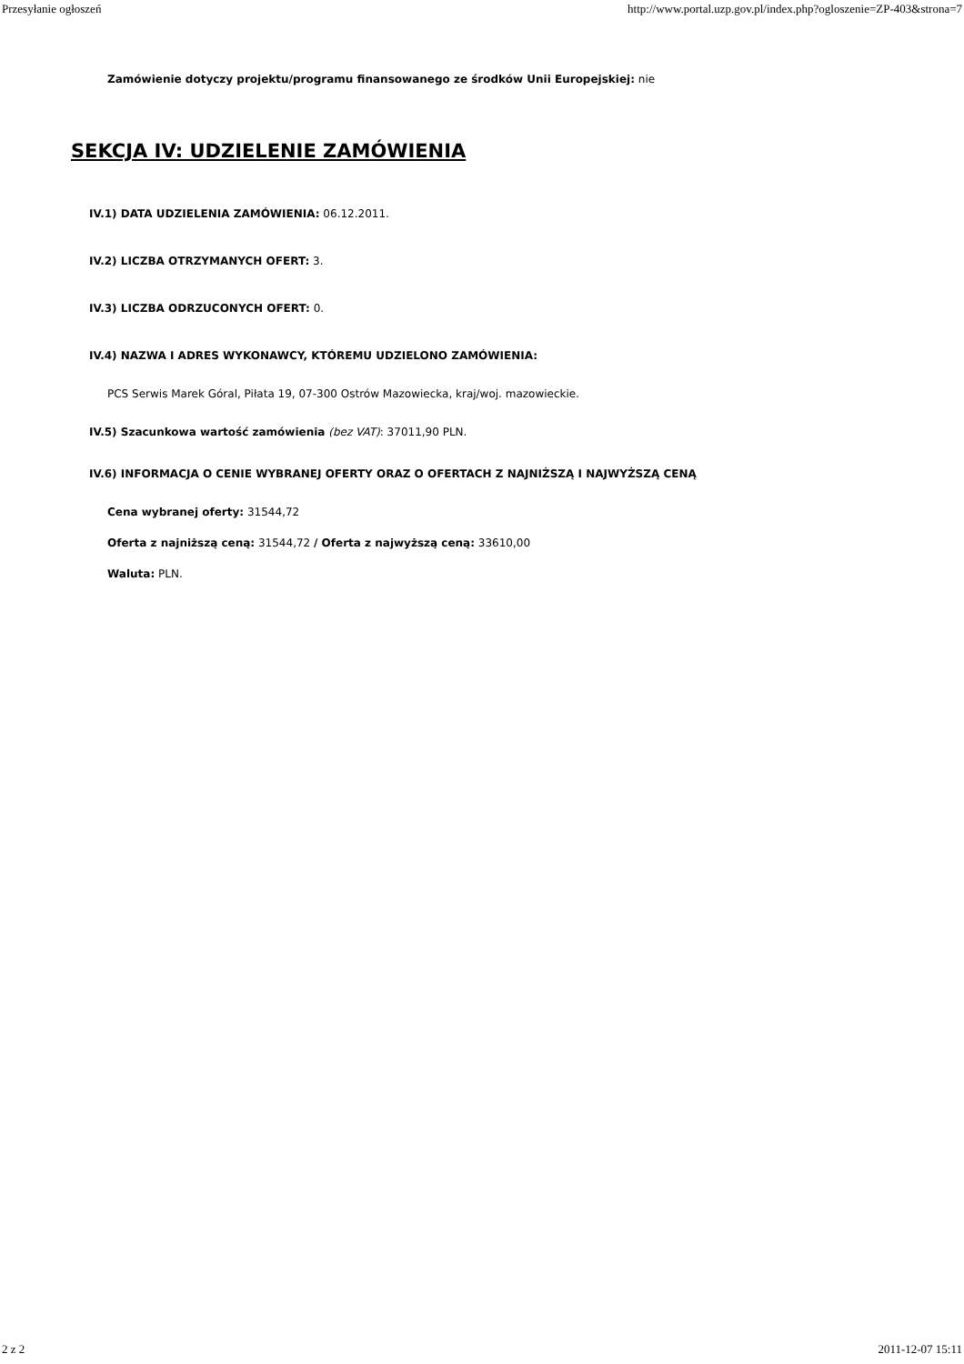Przesyłanie ogłoszeń http://www.portal.uzp.gov.pl/index.php?ogloszenie=ZP-403&strona=7
Zamówienie dotyczy projektu/programu finansowanego ze środków Unii Europejskiej: nie
SEKCJA IV: UDZIELENIE ZAMÓWIENIA
IV.1) DATA UDZIELENIA ZAMÓWIENIA: 06.12.2011.
IV.2) LICZBA OTRZYMANYCH OFERT: 3.
IV.3) LICZBA ODRZUCONYCH OFERT: 0.
IV.4) NAZWA I ADRES WYKONAWCY, KTÓREMU UDZIELONO ZAMÓWIENIA:
PCS Serwis Marek Góral, Piłata 19, 07-300 Ostrów Mazowiecka, kraj/woj. mazowieckie.
IV.5) Szacunkowa wartość zamówienia (bez VAT): 37011,90 PLN.
IV.6) INFORMACJA O CENIE WYBRANEJ OFERTY ORAZ O OFERTACH Z NAJNIŻSZĄ I NAJWYŻSZĄ CENĄ
Cena wybranej oferty: 31544,72
Oferta z najniższą ceną: 31544,72 / Oferta z najwyższą ceną: 33610,00
Waluta: PLN.
2 z 2 2011-12-07 15:11